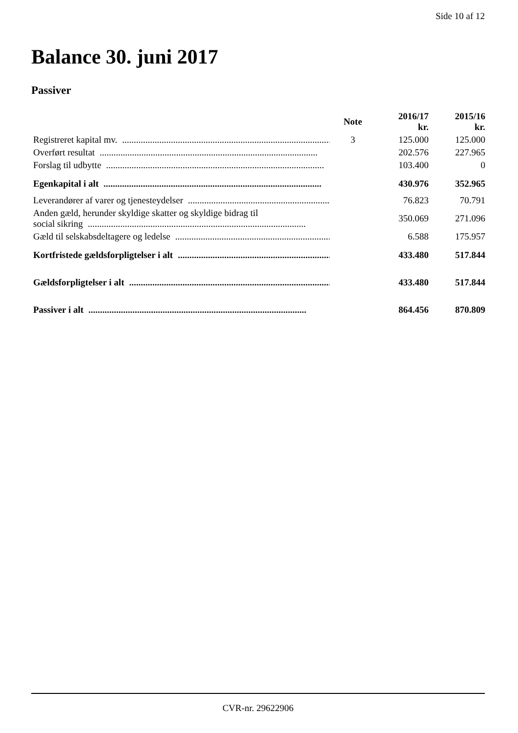Side 10 af 12
Balance 30. juni 2017
Passiver
| | Note | 2016/17 kr. | 2015/16 kr. |
| --- | --- | --- | --- |
| Registreret kapital mv. .............................................................................................. | 3 | 125.000 | 125.000 |
| Overført resultat .............................................................................................. | | 202.576 | 227.965 |
| Forslag til udbytte .............................................................................................. | | 103.400 | 0 |
| Egenkapital i alt .............................................................................................. | | 430.976 | 352.965 |
| Leverandører af varer og tjenesteydelser .............................................................................................. | | 76.823 | 70.791 |
| Anden gæld, herunder skyldige skatter og skyldige bidrag til social sikring .............................................................................................. | | 350.069 | 271.096 |
| Gæld til selskabsdeltagere og ledelse .............................................................................................. | | 6.588 | 175.957 |
| Kortfristede gældsforpligtelser i alt .............................................................................................. | | 433.480 | 517.844 |
| Gældsforpligtelser i alt .............................................................................................. | | 433.480 | 517.844 |
| Passiver i alt .............................................................................................. | | 864.456 | 870.809 |
CVR-nr. 29622906